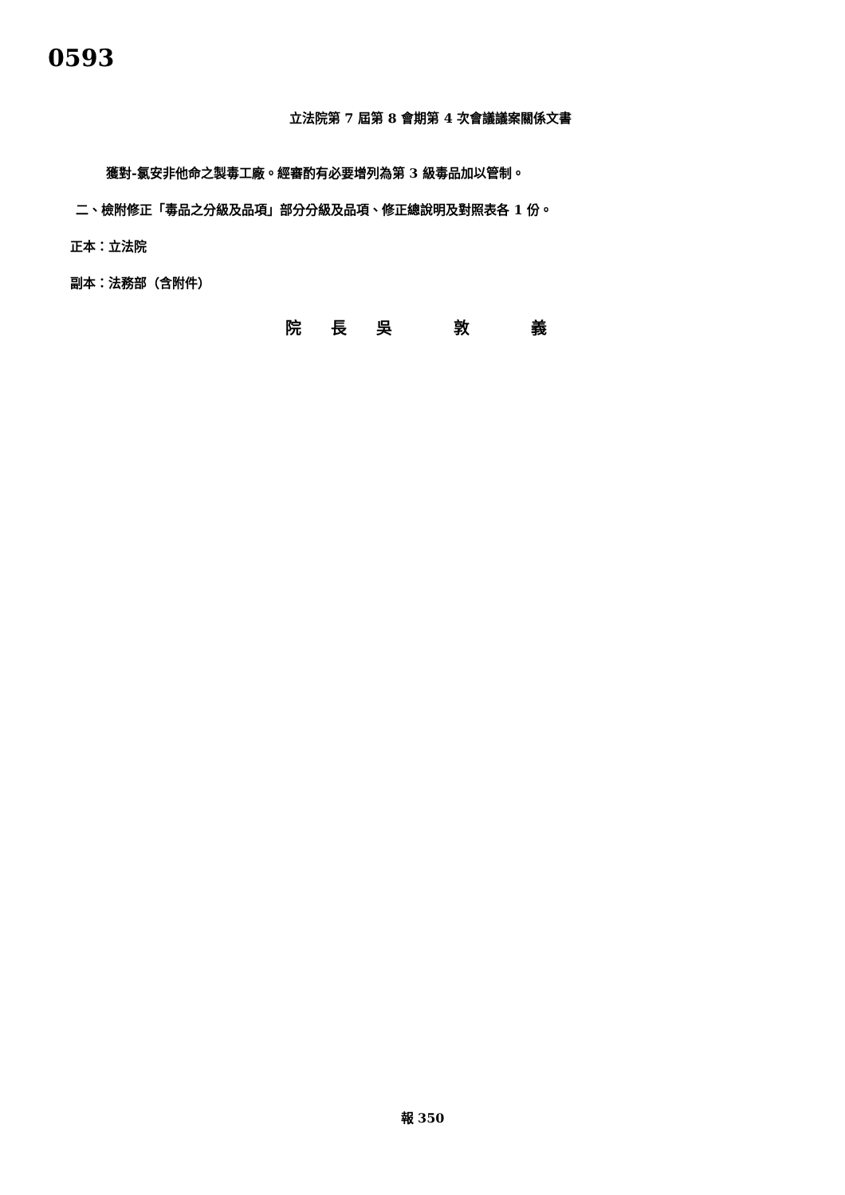0593
立法院第 7 屆第 8 會期第 4 次會議議案關係文書
獲對-氯安非他命之製毒工廠。經審酌有必要增列為第 3 級毒品加以管制。
二、檢附修正「毒品之分級及品項」部分分級及品項、修正總說明及對照表各 1 份。
正本：立法院
副本：法務部（含附件）
院 長 吳 敦 義
報 350